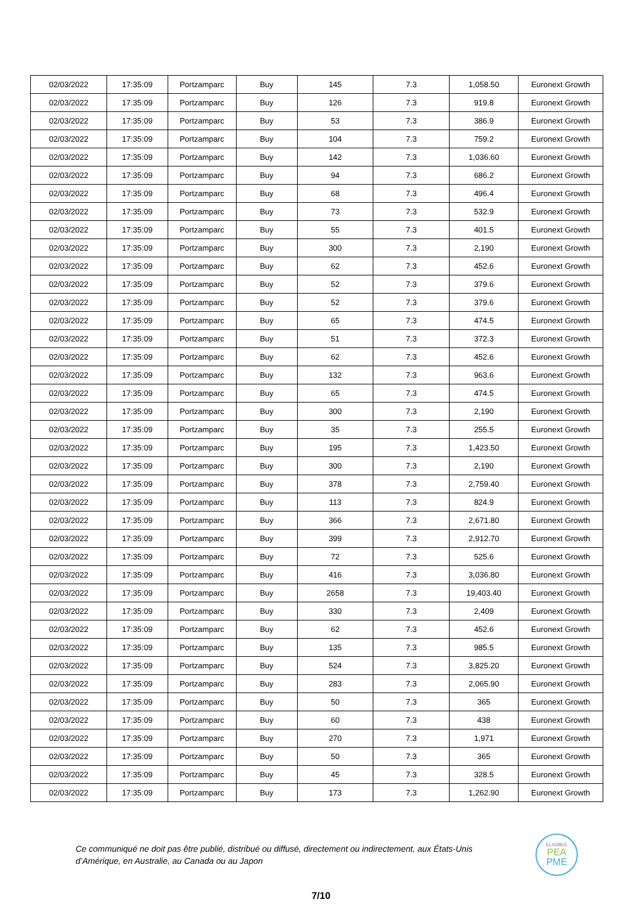| 02/03/2022 | 17:35:09 | Portzamparc | Buy | 145 | 7.3 | 1,058.50 | Euronext Growth |
| 02/03/2022 | 17:35:09 | Portzamparc | Buy | 126 | 7.3 | 919.8 | Euronext Growth |
| 02/03/2022 | 17:35:09 | Portzamparc | Buy | 53 | 7.3 | 386.9 | Euronext Growth |
| 02/03/2022 | 17:35:09 | Portzamparc | Buy | 104 | 7.3 | 759.2 | Euronext Growth |
| 02/03/2022 | 17:35:09 | Portzamparc | Buy | 142 | 7.3 | 1,036.60 | Euronext Growth |
| 02/03/2022 | 17:35:09 | Portzamparc | Buy | 94 | 7.3 | 686.2 | Euronext Growth |
| 02/03/2022 | 17:35:09 | Portzamparc | Buy | 68 | 7.3 | 496.4 | Euronext Growth |
| 02/03/2022 | 17:35:09 | Portzamparc | Buy | 73 | 7.3 | 532.9 | Euronext Growth |
| 02/03/2022 | 17:35:09 | Portzamparc | Buy | 55 | 7.3 | 401.5 | Euronext Growth |
| 02/03/2022 | 17:35:09 | Portzamparc | Buy | 300 | 7.3 | 2,190 | Euronext Growth |
| 02/03/2022 | 17:35:09 | Portzamparc | Buy | 62 | 7.3 | 452.6 | Euronext Growth |
| 02/03/2022 | 17:35:09 | Portzamparc | Buy | 52 | 7.3 | 379.6 | Euronext Growth |
| 02/03/2022 | 17:35:09 | Portzamparc | Buy | 52 | 7.3 | 379.6 | Euronext Growth |
| 02/03/2022 | 17:35:09 | Portzamparc | Buy | 65 | 7.3 | 474.5 | Euronext Growth |
| 02/03/2022 | 17:35:09 | Portzamparc | Buy | 51 | 7.3 | 372.3 | Euronext Growth |
| 02/03/2022 | 17:35:09 | Portzamparc | Buy | 62 | 7.3 | 452.6 | Euronext Growth |
| 02/03/2022 | 17:35:09 | Portzamparc | Buy | 132 | 7.3 | 963.6 | Euronext Growth |
| 02/03/2022 | 17:35:09 | Portzamparc | Buy | 65 | 7.3 | 474.5 | Euronext Growth |
| 02/03/2022 | 17:35:09 | Portzamparc | Buy | 300 | 7.3 | 2,190 | Euronext Growth |
| 02/03/2022 | 17:35:09 | Portzamparc | Buy | 35 | 7.3 | 255.5 | Euronext Growth |
| 02/03/2022 | 17:35:09 | Portzamparc | Buy | 195 | 7.3 | 1,423.50 | Euronext Growth |
| 02/03/2022 | 17:35:09 | Portzamparc | Buy | 300 | 7.3 | 2,190 | Euronext Growth |
| 02/03/2022 | 17:35:09 | Portzamparc | Buy | 378 | 7.3 | 2,759.40 | Euronext Growth |
| 02/03/2022 | 17:35:09 | Portzamparc | Buy | 113 | 7.3 | 824.9 | Euronext Growth |
| 02/03/2022 | 17:35:09 | Portzamparc | Buy | 366 | 7.3 | 2,671.80 | Euronext Growth |
| 02/03/2022 | 17:35:09 | Portzamparc | Buy | 399 | 7.3 | 2,912.70 | Euronext Growth |
| 02/03/2022 | 17:35:09 | Portzamparc | Buy | 72 | 7.3 | 525.6 | Euronext Growth |
| 02/03/2022 | 17:35:09 | Portzamparc | Buy | 416 | 7.3 | 3,036.80 | Euronext Growth |
| 02/03/2022 | 17:35:09 | Portzamparc | Buy | 2658 | 7.3 | 19,403.40 | Euronext Growth |
| 02/03/2022 | 17:35:09 | Portzamparc | Buy | 330 | 7.3 | 2,409 | Euronext Growth |
| 02/03/2022 | 17:35:09 | Portzamparc | Buy | 62 | 7.3 | 452.6 | Euronext Growth |
| 02/03/2022 | 17:35:09 | Portzamparc | Buy | 135 | 7.3 | 985.5 | Euronext Growth |
| 02/03/2022 | 17:35:09 | Portzamparc | Buy | 524 | 7.3 | 3,825.20 | Euronext Growth |
| 02/03/2022 | 17:35:09 | Portzamparc | Buy | 283 | 7.3 | 2,065.90 | Euronext Growth |
| 02/03/2022 | 17:35:09 | Portzamparc | Buy | 50 | 7.3 | 365 | Euronext Growth |
| 02/03/2022 | 17:35:09 | Portzamparc | Buy | 60 | 7.3 | 438 | Euronext Growth |
| 02/03/2022 | 17:35:09 | Portzamparc | Buy | 270 | 7.3 | 1,971 | Euronext Growth |
| 02/03/2022 | 17:35:09 | Portzamparc | Buy | 50 | 7.3 | 365 | Euronext Growth |
| 02/03/2022 | 17:35:09 | Portzamparc | Buy | 45 | 7.3 | 328.5 | Euronext Growth |
| 02/03/2022 | 17:35:09 | Portzamparc | Buy | 173 | 7.3 | 1,262.90 | Euronext Growth |
Ce communiqué ne doit pas être publié, distribué ou diffusé, directement ou indirectement, aux États-Unis d’Amérique, en Australie, au Canada ou au Japon
ELIGIBLE
PEA
PME
7/10